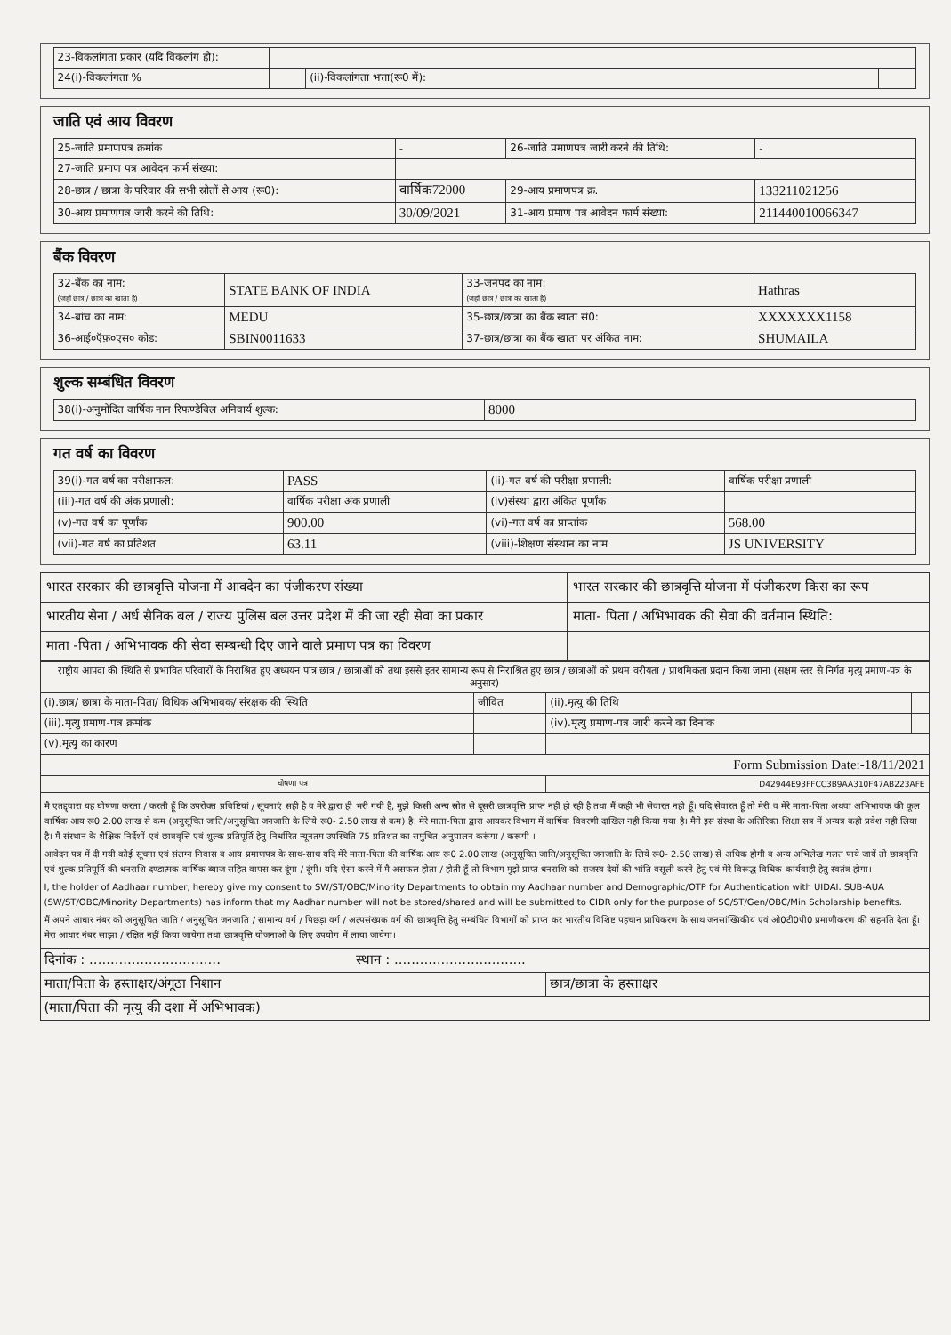| 23-विकलांगता प्रकार (यदि विकलांग हो): | | | |
| 24(i)-विकलांगता % | | (ii)-विकलांगता भत्ता(रू0 में): | |
जाति एवं आय विवरण
| 25-जाति प्रमाणपत्र क्रमांक | - | 26-जाति प्रमाणपत्र जारी करने की तिथि: | - |
| 27-जाति प्रमाण पत्र आवेदन फार्म संख्या: | | | |
| 28-छात्र / छात्रा के परिवार की सभी स्रोतों से आय (रू0): | वार्षिक72000 | 29-आय प्रमाणपत्र क्र. | 133211021256 |
| 30-आय प्रमाणपत्र जारी करने की तिथि: | 30/09/2021 | 31-आय प्रमाण पत्र आवेदन फार्म संख्या: | 211440010066347 |
बैंक विवरण
| 32-बैंक का नाम: (जहाँ छात्र / छात्रा का खाता है) | STATE BANK OF INDIA | 33-जनपद का नाम: (जहाँ छात्र / छात्रा का खाता है) | Hathras |
| 34-ब्रांच का नाम: | MEDU | 35-छात्र/छात्रा का बैंक खाता सं0: | XXXXXXX1158 |
| 36-आई०ऍफ़०एस० कोड: | SBIN0011633 | 37-छात्र/छात्रा का बैंक खाता पर अंकित नाम: | SHUMAILA |
शुल्क सम्बंधित विवरण
| 38(i)-अनुमोदित वार्षिक नान रिफण्डेबिल अनिवार्य शुल्क: | 8000 |
गत वर्ष का विवरण
| 39(i)-गत वर्ष का परीक्षाफल: | PASS | (ii)-गत वर्ष की परीक्षा प्रणाली: | वार्षिक परीक्षा प्रणाली |
| (iii)-गत वर्ष की अंक प्रणाली: | वार्षिक परीक्षा अंक प्रणाली | (iv)संस्था द्वारा अंकित पूर्णांक | |
| (v)-गत वर्ष का पूर्णांक | 900.00 | (vi)-गत वर्ष का प्राप्तांक | 568.00 |
| (vii)-गत वर्ष का प्रतिशत | 63.11 | (viii)-शिक्षण संस्थान का नाम | JS UNIVERSITY |
| भारत सरकार की छात्रवृत्ति योजना में आवदेन का पंजीकरण संख्या | भारत सरकार की छात्रवृत्ति योजना में पंजीकरण किस का रूप |
| भारतीय सेना / अर्ध सैनिक बल / राज्य पुलिस बल उत्तर प्रदेश में की जा रही सेवा का प्रकार | माता- पिता / अभिभावक की सेवा की वर्तमान स्थिति: |
| माता -पिता / अभिभावक की सेवा सम्बन्धी दिए जाने वाले प्रमाण पत्र का विवरण | |
| राष्ट्रीय आपदा की स्थिति से प्रभावित परिवारों के निराश्रित हुए अध्ययन पात्र छात्र / छात्राओं को तथा इससे इतर सामान्य रूप से निराश्रित हुए छात्र / छात्राओं को प्रथम वरीयता / प्राथमिकता प्रदान किया जाना (सक्षम स्तर से निर्गत मृत्यु प्रमाण-पत्र के अनुसार) | | | |
| (i).छात्र/ छात्रा के माता-पिता/ विधिक अभिभावक/ संरक्षक की स्थिति | जीवित | (ii).मृत्यु की तिथि | |
| (iii).मृत्यु प्रमाण-पत्र क्रमांक | | (iv).मृत्यु प्रमाण-पत्र जारी करने का दिनांक | |
| (v).मृत्यु का कारण | | | |
| Form Submission Date:-18/11/2021 | | | |
| घोषणा पत्र | | D42944E93FFCC3B9AA310F47AB223AFE | |
| मै एतद्द्वारा यह घोषणा करता / करती हूँ कि उपरोक्त प्रविष्टियां / सूचनाएं सही है व मेरे द्वारा ही भरी गयी है, मुझे किसी अन्य स्रोत से दूसरी छात्रवृत्ति प्राप्त नहीं हो रही है तथा मैं कही भी सेवारत नही हूँ। यदि सेवारत हूँ तो मेरी व मेरे माता-पिता अथवा अभिभावक की कूल वार्षिक आय रू0 2.00 लाख से कम (अनुसूचित जाति/अनुसूचित जनजाति के लिये रू0- 2.50 लाख से कम) है। मेरे माता-पिता द्वारा आयकर विभाग में वार्षिक विवरणी दाखिल नही किया गया है। मैने इस संस्था के अतिरिक्त शिक्षा सत्र में अन्यत्र कही प्रवेश नही लिया है। मै संस्थान के शैक्षिक निर्देशों एवं छात्रवृत्ति एवं शुल्क प्रतिपूर्ति हेतु निर्धारित न्यूनतम उपस्थिति 75 प्रतिशत का समुचित अनुपालन करूंगा / करूगी । आवेदन पत्र में दी गयी कोई सूचना एवं संलग्न निवास व आय प्रमाणपत्र के साथ-साथ यदि मेरे माता-पिता की वार्षिक आय रू0 2.00 लाख (अनुसूचित जाति/अनुसूचित जनजाति के लिये रू0- 2.50 लाख) से अधिक होगी व अन्य अभिलेख गलत पाये जायें तो छात्रवृत्ति एवं शुल्क प्रतिपूर्ति की धनराशि दण्डात्मक वार्षिक ब्याज सहित वापस कर दूंगा / दूंगी। यदि ऐसा करने में मै असफल होता / होती हूँ तो विभाग मुझे प्राप्त धनराशि को राजस्व देयों की भांति वसूली करने हेतु एवं मेरे विरूद्ध विधिक कार्यवाही हेतु स्वतंत्र होगा। I, the holder of Aadhaar number, hereby give my consent to SW/ST/OBC/Minority Departments to obtain my Aadhaar number and Demographic/OTP for Authentication with UIDAI. SUB-AUA (SW/ST/OBC/Minority Departments) has inform that my Aadhar number will not be stored/shared and will be submitted to CIDR only for the purpose of SC/ST/Gen/OBC/Min Scholarship benefits. मैं अपने आधार नंबर को अनुसूचित जाति / अनुसूचित जनजाति / सामान्य वर्ग / पिछड़ा वर्ग / अल्पसंख्यक वर्ग की छात्रवृत्ति हेतु सम्बंधित विभागों को प्राप्त कर भारतीय विशिष्ट पहचान प्राधिकरण के साथ जनसांख्यिकीय एवं ओ0टी0पी0 प्रमाणीकरण की सहमति देता हूँ। मेरा आधार नंबर साझा / रक्षित नहीं किया जायेगा तथा छात्रवृत्ति योजनाओं के लिए उपयोग में लाया जायेगा। | | | |
| दिनांक : ............................... स्थान : ............................... | | | |
| माता/पिता के हस्ताक्षर/अंगूठा निशान | | छात्र/छात्रा के हस्ताक्षर | |
| (माता/पिता की मृत्यु की दशा में अभिभावक) | | | |